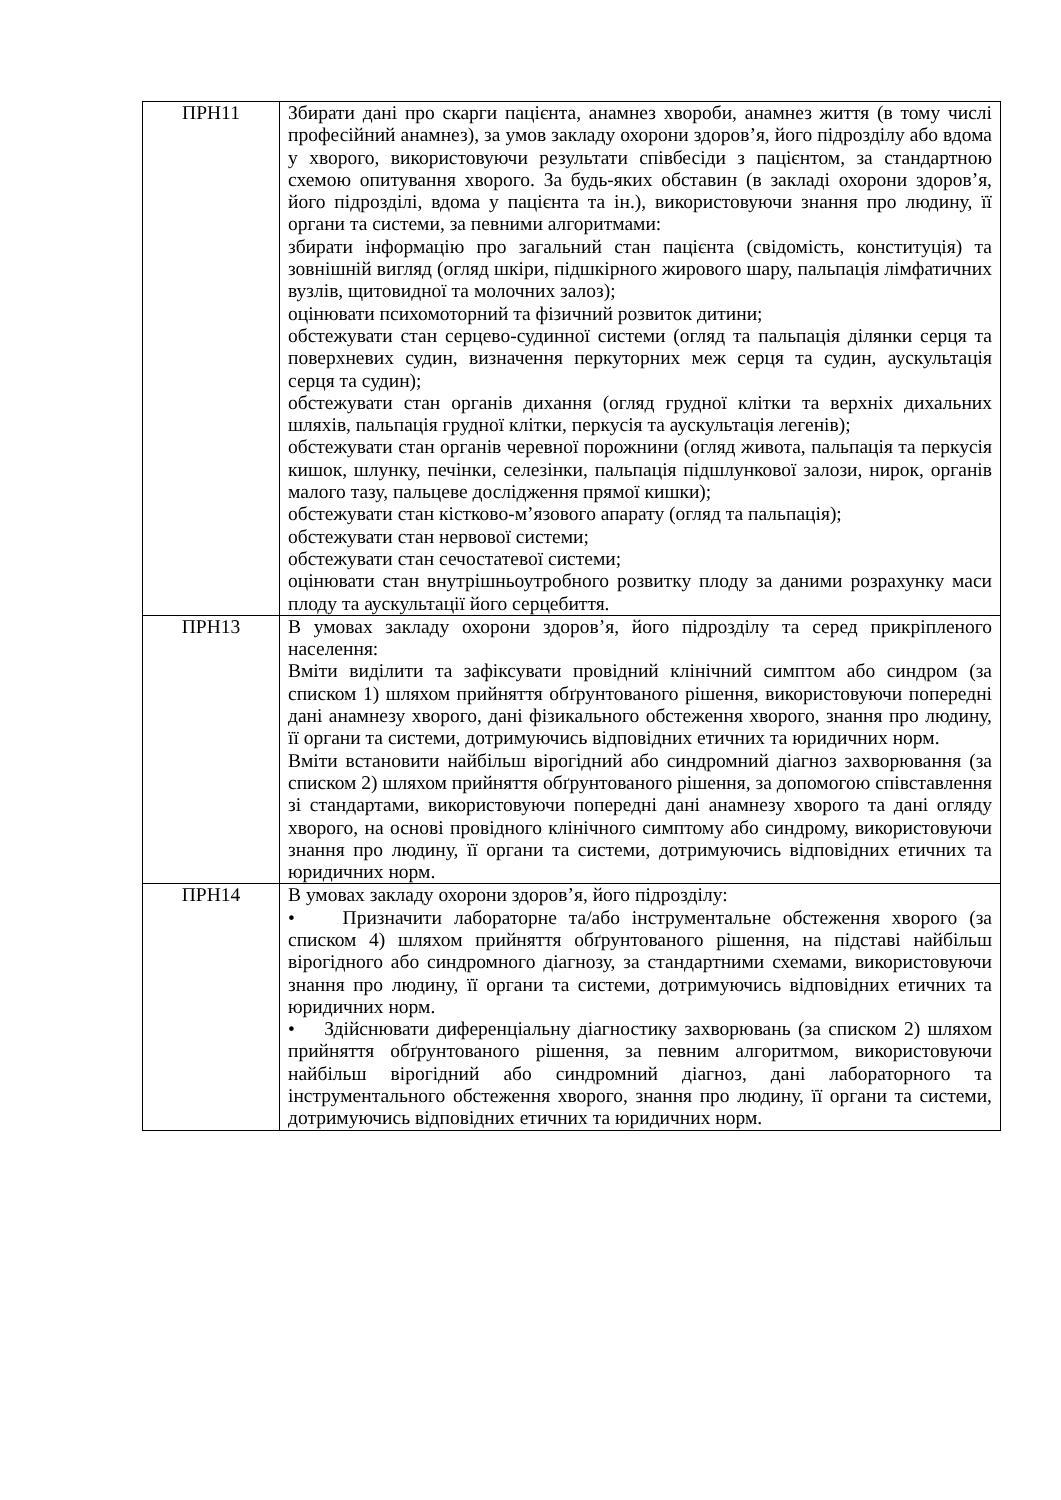| ПРН11 | Збирати дані про скарги пацієнта, анамнез хвороби, анамнез життя (в тому числі професійний анамнез), за умов закладу охорони здоров’я, його підрозділу або вдома у хворого, використовуючи результати співбесіди з пацієнтом, за стандартною схемою опитування хворого. За будь-яких обставин (в закладі охорони здоров’я, його підрозділі, вдома у пацієнта та ін.), використовуючи знання про людину, її органи та системи, за певними алгоритмами: збирати інформацію про загальний стан пацієнта (свідомість, конституція) та зовнішній вигляд (огляд шкіри, підшкірного жирового шару, пальпація лімфатичних вузлів, щитовидної та молочних залоз); оцінювати психомоторний та фізичний розвиток дитини; обстежувати стан серцево-судинної системи (огляд та пальпація ділянки серця та поверхневих судин, визначення перкуторних меж серця та судин, аускультація серця та судин); обстежувати стан органів дихання (огляд грудної клітки та верхніх дихальних шляхів, пальпація грудної клітки, перкусія та аускультація легенів); обстежувати стан органів черевної порожнини (огляд живота, пальпація та перкусія кишок, шлунку, печінки, селезінки, пальпація підшлункової залози, нирок, органів малого тазу, пальцеве дослідження прямої кишки); обстежувати стан кістково-м’язового апарату (огляд та пальпація); обстежувати стан нервової системи; обстежувати стан сечостатевої системи; оцінювати стан внутрішньоутробного розвитку плоду за даними розрахунку маси плоду та аускультації його серцебиття. |
| ПРН13 | В умовах закладу охорони здоров’я, його підрозділу та серед прикріпленого населення: Вміти виділити та зафіксувати провідний клінічний симптом або синдром (за списком 1) шляхом прийняття обґрунтованого рішення, використовуючи попередні дані анамнезу хворого, дані фізикального обстеження хворого, знання про людину, її органи та системи, дотримуючись відповідних етичних та юридичних норм. Вміти встановити найбільш вірогідний або синдромний діагноз захворювання (за списком 2) шляхом прийняття обґрунтованого рішення, за допомогою співставлення зі стандартами, використовуючи попередні дані анамнезу хворого та дані огляду хворого, на основі провідного клінічного симптому або синдрому, використовуючи знання про людину, її органи та системи, дотримуючись відповідних етичних та юридичних норм. |
| ПРН14 | В умовах закладу охорони здоров’я, його підрозділу: • Призначити лабораторне та/або інструментальне обстеження хворого (за списком 4) шляхом прийняття обґрунтованого рішення, на підставі найбільш вірогідного або синдромного діагнозу, за стандартними схемами, використовуючи знання про людину, її органи та системи, дотримуючись відповідних етичних та юридичних норм. • Здійснювати диференціальну діагностику захворювань (за списком 2) шляхом прийняття обґрунтованого рішення, за певним алгоритмом, використовуючи найбільш вірогідний або синдромний діагноз, дані лабораторного та інструментального обстеження хворого, знання про людину, її органи та системи, дотримуючись відповідних етичних та юридичних норм. |